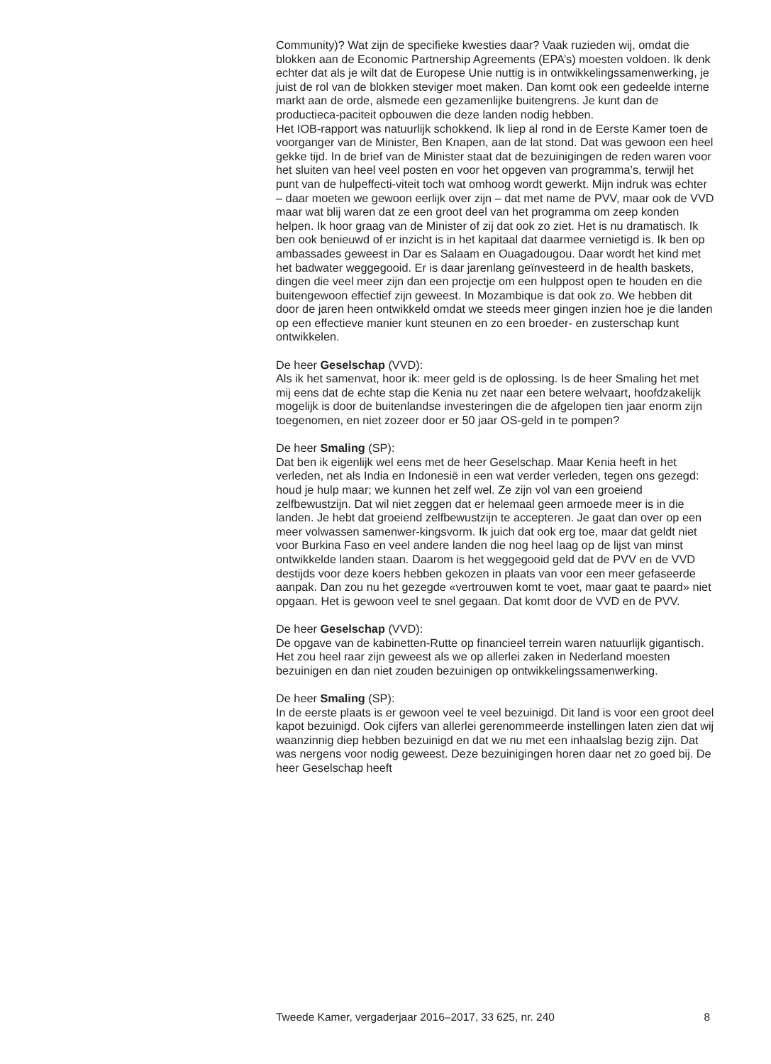Community)? Wat zijn de specifieke kwesties daar? Vaak ruzieden wij, omdat die blokken aan de Economic Partnership Agreements (EPA’s) moesten voldoen. Ik denk echter dat als je wilt dat de Europese Unie nuttig is in ontwikkelingssamenwerking, je juist de rol van de blokken steviger moet maken. Dan komt ook een gedeelde interne markt aan de orde, alsmede een gezamenlijke buitengrens. Je kunt dan de productieca-paciteit opbouwen die deze landen nodig hebben.
Het IOB-rapport was natuurlijk schokkend. Ik liep al rond in de Eerste Kamer toen de voorganger van de Minister, Ben Knapen, aan de lat stond. Dat was gewoon een heel gekke tijd. In de brief van de Minister staat dat de bezuinigingen de reden waren voor het sluiten van heel veel posten en voor het opgeven van programma’s, terwijl het punt van de hulpeffecti-viteit toch wat omhoog wordt gewerkt. Mijn indruk was echter – daar moeten we gewoon eerlijk over zijn – dat met name de PVV, maar ook de VVD maar wat blij waren dat ze een groot deel van het programma om zeep konden helpen. Ik hoor graag van de Minister of zij dat ook zo ziet. Het is nu dramatisch. Ik ben ook benieuwd of er inzicht is in het kapitaal dat daarmee vernietigd is. Ik ben op ambassades geweest in Dar es Salaam en Ouagadougou. Daar wordt het kind met het badwater weggegooid. Er is daar jarenlang geïnvesteerd in de health baskets, dingen die veel meer zijn dan een projectje om een hulppost open te houden en die buitengewoon effectief zijn geweest. In Mozambique is dat ook zo. We hebben dit door de jaren heen ontwikkeld omdat we steeds meer gingen inzien hoe je die landen op een effectieve manier kunt steunen en zo een broeder- en zusterschap kunt ontwikkelen.
De heer Geselschap (VVD):
Als ik het samenvat, hoor ik: meer geld is de oplossing. Is de heer Smaling het met mij eens dat de echte stap die Kenia nu zet naar een betere welvaart, hoofdzakelijk mogelijk is door de buitenlandse investeringen die de afgelopen tien jaar enorm zijn toegenomen, en niet zozeer door er 50 jaar OS-geld in te pompen?
De heer Smaling (SP):
Dat ben ik eigenlijk wel eens met de heer Geselschap. Maar Kenia heeft in het verleden, net als India en Indonesië in een wat verder verleden, tegen ons gezegd: houd je hulp maar; we kunnen het zelf wel. Ze zijn vol van een groeiend zelfbewustzijn. Dat wil niet zeggen dat er helemaal geen armoede meer is in die landen. Je hebt dat groeiend zelfbewustzijn te accepteren. Je gaat dan over op een meer volwassen samenwer-kingsvorm. Ik juich dat ook erg toe, maar dat geldt niet voor Burkina Faso en veel andere landen die nog heel laag op de lijst van minst ontwikkelde landen staan. Daarom is het weggegooid geld dat de PVV en de VVD destijds voor deze koers hebben gekozen in plaats van voor een meer gefaseerde aanpak. Dan zou nu het gezegde «vertrouwen komt te voet, maar gaat te paard» niet opgaan. Het is gewoon veel te snel gegaan. Dat komt door de VVD en de PVV.
De heer Geselschap (VVD):
De opgave van de kabinetten-Rutte op financieel terrein waren natuurlijk gigantisch. Het zou heel raar zijn geweest als we op allerlei zaken in Nederland moesten bezuinigen en dan niet zouden bezuinigen op ontwikkelingssamenwerking.
De heer Smaling (SP):
In de eerste plaats is er gewoon veel te veel bezuinigd. Dit land is voor een groot deel kapot bezuinigd. Ook cijfers van allerlei gerenommeerde instellingen laten zien dat wij waanzinnig diep hebben bezuinigd en dat we nu met een inhaalslag bezig zijn. Dat was nergens voor nodig geweest. Deze bezuinigingen horen daar net zo goed bij. De heer Geselschap heeft
Tweede Kamer, vergaderjaar 2016–2017, 33 625, nr. 240 8